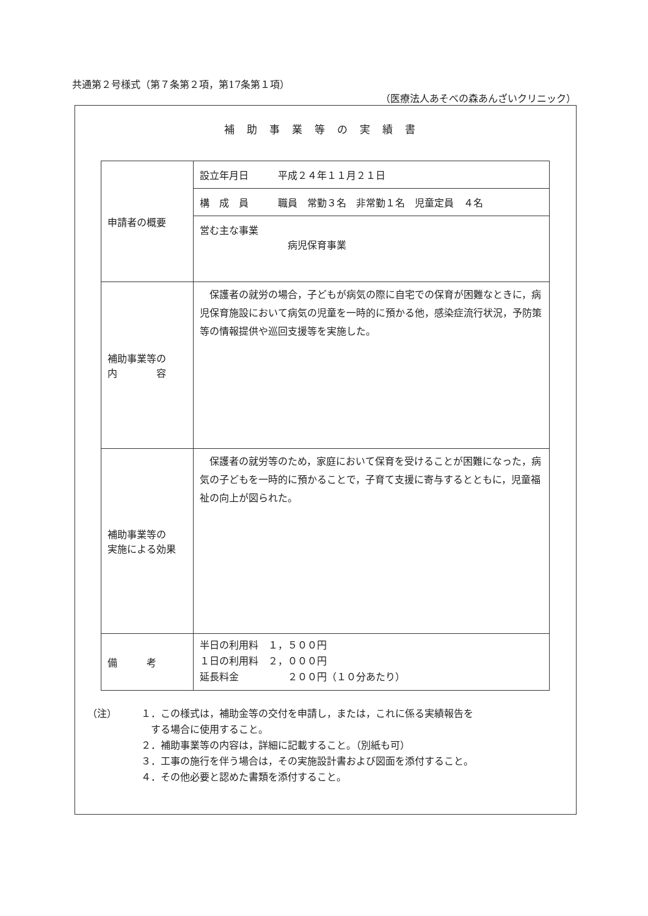共通第２号様式（第７条第２項，第17条第１項）
（医療法人あそべの森あんざいクリニック）
補助事業等の実績書
| 申請者の概要 | / 設立年月日 平成２４年１１月２１日 / / 構 成 員 職員 常勤３名 非常勤１名 児童定員 ４名 / / 営む主な事業 病児保育事業 / |
| 補助事業等の 内 容 | 保護者の就労の場合，子どもが病気の際に自宅での保育が困難なときに，病児保育施設において病気の児童を一時的に預かる他，感染症流行状況，予防策等の情報提供や巡回支援等を実施した。 |
| 補助事業等の 実施による効果 | 保護者の就労等のため，家庭において保育を受けることが困難になった，病気の子どもを一時的に預かることで，子育て支援に寄与するとともに，児童福祉の向上が図られた。 |
| 備 考 | 半日の利用料 １，５００円 １日の利用料 ２，０００円 延長料金 ２００円（１０分あたり） |
（注） １．この様式は，補助金等の交付を申請し，または，これに係る実績報告を
　する場合に使用すること。
２．補助事業等の内容は，詳細に記載すること。（別紙も可）
３．工事の施行を伴う場合は，その実施設計書および図面を添付すること。
４．その他必要と認めた書類を添付すること。